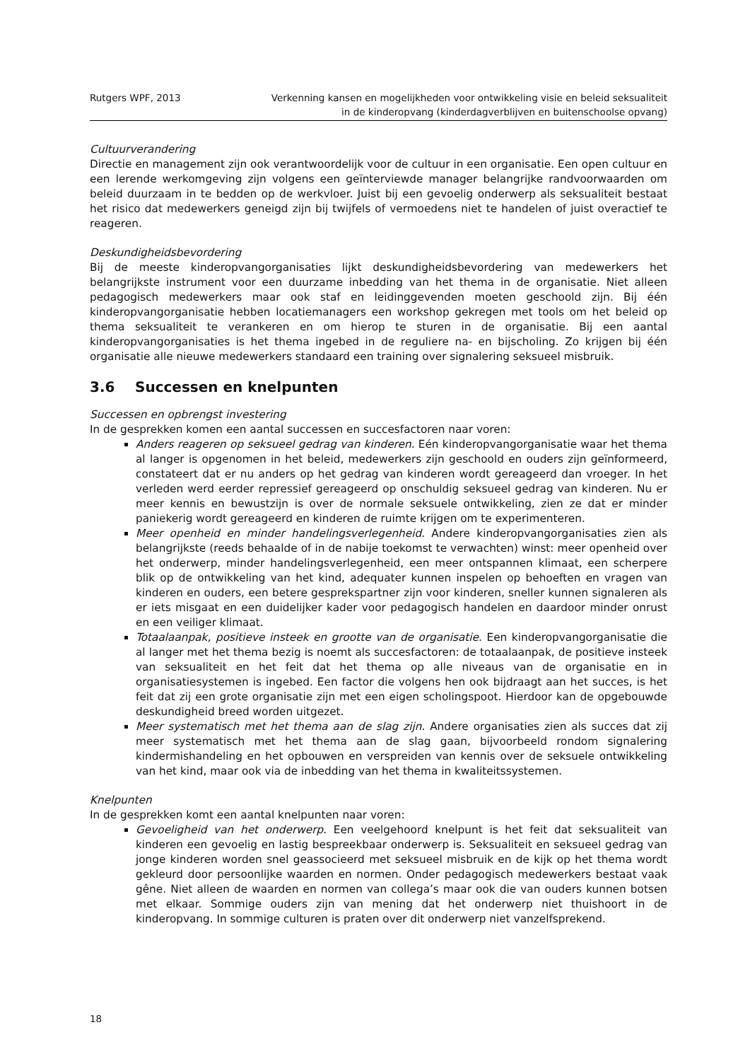Rutgers WPF, 2013 Verkenning kansen en mogelijkheden voor ontwikkeling visie en beleid seksualiteit
in de kinderopvang (kinderdagverblijven en buitenschoolse opvang)
Cultuurverandering
Directie en management zijn ook verantwoordelijk voor de cultuur in een organisatie. Een open cultuur en een lerende werkomgeving zijn volgens een geïnterviewde manager belangrijke randvoorwaarden om beleid duurzaam in te bedden op de werkvloer. Juist bij een gevoelig onderwerp als seksualiteit bestaat het risico dat medewerkers geneigd zijn bij twijfels of vermoedens niet te handelen of juist overactief te reageren.
Deskundigheidsbevordering
Bij de meeste kinderopvangorganisaties lijkt deskundigheidsbevordering van medewerkers het belangrijkste instrument voor een duurzame inbedding van het thema in de organisatie. Niet alleen pedagogisch medewerkers maar ook staf en leidinggevenden moeten geschoold zijn. Bij één kinderopvangorganisatie hebben locatiemanagers een workshop gekregen met tools om het beleid op thema seksualiteit te verankeren en om hierop te sturen in de organisatie. Bij een aantal kinderopvangorganisaties is het thema ingebed in de reguliere na- en bijscholing. Zo krijgen bij één organisatie alle nieuwe medewerkers standaard een training over signalering seksueel misbruik.
3.6 Successen en knelpunten
Successen en opbrengst investering
In de gesprekken komen een aantal successen en succesfactoren naar voren:
Anders reageren op seksueel gedrag van kinderen. Eén kinderopvangorganisatie waar het thema al langer is opgenomen in het beleid, medewerkers zijn geschoold en ouders zijn geïnformeerd, constateert dat er nu anders op het gedrag van kinderen wordt gereageerd dan vroeger. In het verleden werd eerder repressief gereageerd op onschuldig seksueel gedrag van kinderen. Nu er meer kennis en bewustzijn is over de normale seksuele ontwikkeling, zien ze dat er minder paniekerig wordt gereageerd en kinderen de ruimte krijgen om te experimenteren.
Meer openheid en minder handelingsverlegenheid. Andere kinderopvangorganisaties zien als belangrijkste (reeds behaalde of in de nabije toekomst te verwachten) winst: meer openheid over het onderwerp, minder handelingsverlegenheid, een meer ontspannen klimaat, een scherpere blik op de ontwikkeling van het kind, adequater kunnen inspelen op behoeften en vragen van kinderen en ouders, een betere gesprekspartner zijn voor kinderen, sneller kunnen signaleren als er iets misgaat en een duidelijker kader voor pedagogisch handelen en daardoor minder onrust en een veiliger klimaat.
Totaalaanpak, positieve insteek en grootte van de organisatie. Een kinderopvangorganisatie die al langer met het thema bezig is noemt als succesfactoren: de totaalaanpak, de positieve insteek van seksualiteit en het feit dat het thema op alle niveaus van de organisatie en in organisatiesystemen is ingebed. Een factor die volgens hen ook bijdraagt aan het succes, is het feit dat zij een grote organisatie zijn met een eigen scholingspoot. Hierdoor kan de opgebouwde deskundigheid breed worden uitgezet.
Meer systematisch met het thema aan de slag zijn. Andere organisaties zien als succes dat zij meer systematisch met het thema aan de slag gaan, bijvoorbeeld rondom signalering kindermishandeling en het opbouwen en verspreiden van kennis over de seksuele ontwikkeling van het kind, maar ook via de inbedding van het thema in kwaliteitssystemen.
Knelpunten
In de gesprekken komt een aantal knelpunten naar voren:
Gevoeligheid van het onderwerp. Een veelgehoord knelpunt is het feit dat seksualiteit van kinderen een gevoelig en lastig bespreekbaar onderwerp is. Seksualiteit en seksueel gedrag van jonge kinderen worden snel geassocieerd met seksueel misbruik en de kijk op het thema wordt gekleurd door persoonlijke waarden en normen. Onder pedagogisch medewerkers bestaat vaak gêne. Niet alleen de waarden en normen van collega’s maar ook die van ouders kunnen botsen met elkaar. Sommige ouders zijn van mening dat het onderwerp niet thuishoort in de kinderopvang. In sommige culturen is praten over dit onderwerp niet vanzelfsprekend.
18